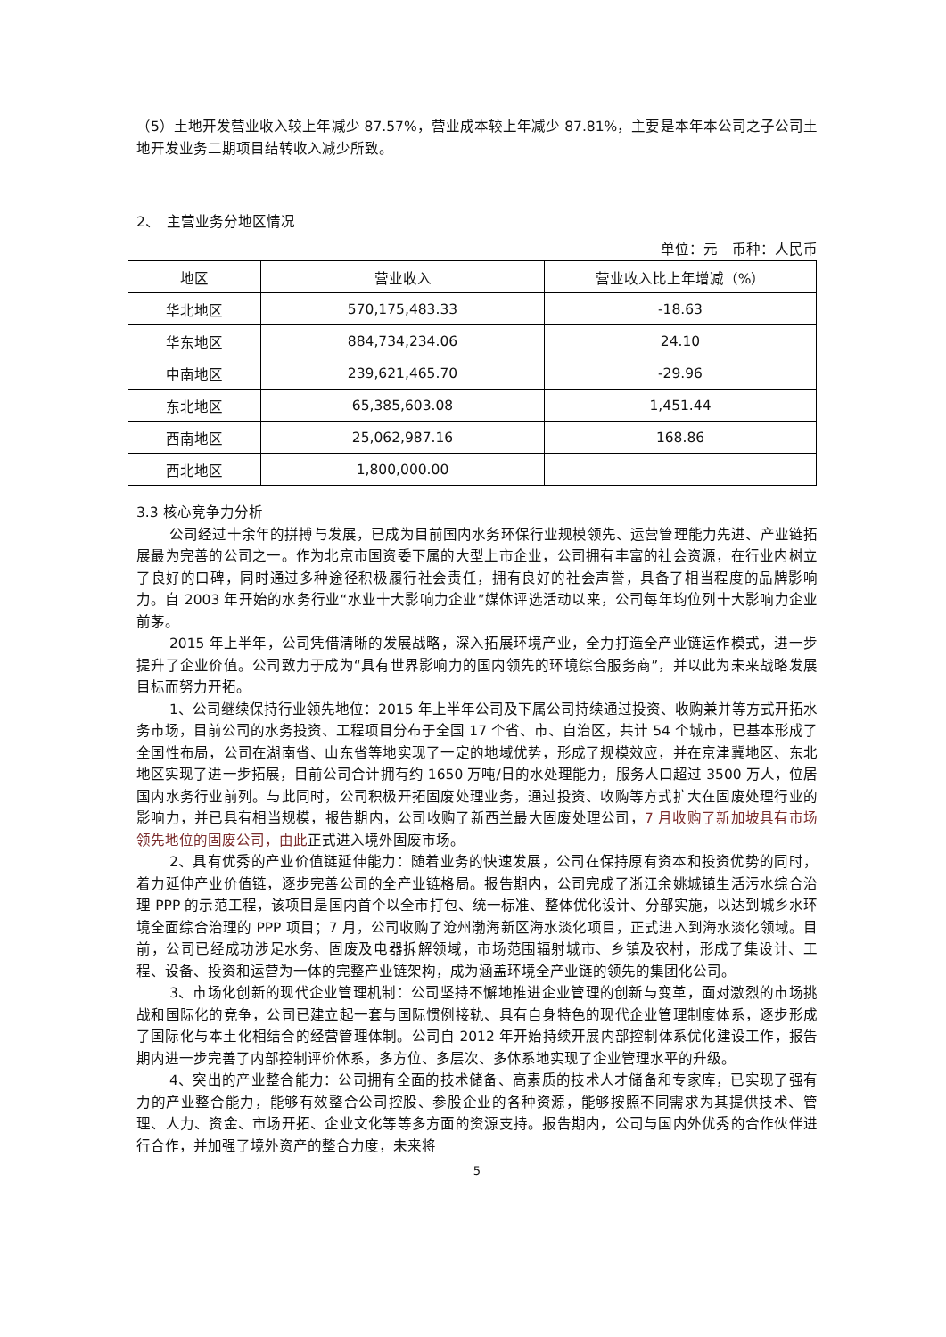（5）土地开发营业收入较上年减少 87.57%，营业成本较上年减少 87.81%，主要是本年本公司之子公司土地开发业务二期项目结转收入减少所致。
2、　主营业务分地区情况
单位：元　币种：人民币
| 地区 | 营业收入 | 营业收入比上年增减（%） |
| 华北地区 | 570,175,483.33 | -18.63 |
| 华东地区 | 884,734,234.06 | 24.10 |
| 中南地区 | 239,621,465.70 | -29.96 |
| 东北地区 | 65,385,603.08 | 1,451.44 |
| 西南地区 | 25,062,987.16 | 168.86 |
| 西北地区 | 1,800,000.00 | |
3.3 核心竞争力分析
公司经过十余年的拼搏与发展，已成为目前国内水务环保行业规模领先、运营管理能力先进、产业链拓展最为完善的公司之一。作为北京市国资委下属的大型上市企业，公司拥有丰富的社会资源，在行业内树立了良好的口碑，同时通过多种途径积极履行社会责任，拥有良好的社会声誉，具备了相当程度的品牌影响力。自 2003 年开始的水务行业“水业十大影响力企业”媒体评选活动以来，公司每年均位列十大影响力企业前茅。
2015 年上半年，公司凭借清晰的发展战略，深入拓展环境产业，全力打造全产业链运作模式，进一步提升了企业价值。公司致力于成为“具有世界影响力的国内领先的环境综合服务商”，并以此为未来战略发展目标而努力开拓。
1、公司继续保持行业领先地位：2015 年上半年公司及下属公司持续通过投资、收购兼并等方式开拓水务市场，目前公司的水务投资、工程项目分布于全国 17 个省、市、自治区，共计 54 个城市，已基本形成了全国性布局，公司在湖南省、山东省等地实现了一定的地域优势，形成了规模效应，并在京津冀地区、东北地区实现了进一步拓展，目前公司合计拥有约 1650 万吨/日的水处理能力，服务人口超过 3500 万人，位居国内水务行业前列。与此同时，公司积极开拓固废处理业务，通过投资、收购等方式扩大在固废处理行业的影响力，并已具有相当规模，报告期内，公司收购了新西兰最大固废处理公司，7 月收购了新加坡具有市场领先地位的固废公司，由此正式进入境外固废市场。
2、具有优秀的产业价值链延伸能力：随着业务的快速发展，公司在保持原有资本和投资优势的同时，着力延伸产业价值链，逐步完善公司的全产业链格局。报告期内，公司完成了浙江余姚城镇生活污水综合治理 PPP 的示范工程，该项目是国内首个以全市打包、统一标准、整体优化设计、分部实施，以达到城乡水环境全面综合治理的 PPP 项目；7 月，公司收购了沧州渤海新区海水淡化项目，正式进入到海水淡化领域。目前，公司已经成功涉足水务、固废及电器拆解领域，市场范围辐射城市、乡镇及农村，形成了集设计、工程、设备、投资和运营为一体的完整产业链架构，成为涵盖环境全产业链的领先的集团化公司。
3、市场化创新的现代企业管理机制：公司坚持不懈地推进企业管理的创新与变革，面对激烈的市场挑战和国际化的竞争，公司已建立起一套与国际惯例接轨、具有自身特色的现代企业管理制度体系，逐步形成了国际化与本土化相结合的经营管理体制。公司自 2012 年开始持续开展内部控制体系优化建设工作，报告期内进一步完善了内部控制评价体系，多方位、多层次、多体系地实现了企业管理水平的升级。
4、突出的产业整合能力：公司拥有全面的技术储备、高素质的技术人才储备和专家库，已实现了强有力的产业整合能力，能够有效整合公司控股、参股企业的各种资源，能够按照不同需求为其提供技术、管理、人力、资金、市场开拓、企业文化等等多方面的资源支持。报告期内，公司与国内外优秀的合作伙伴进行合作，并加强了境外资产的整合力度，未来将
5